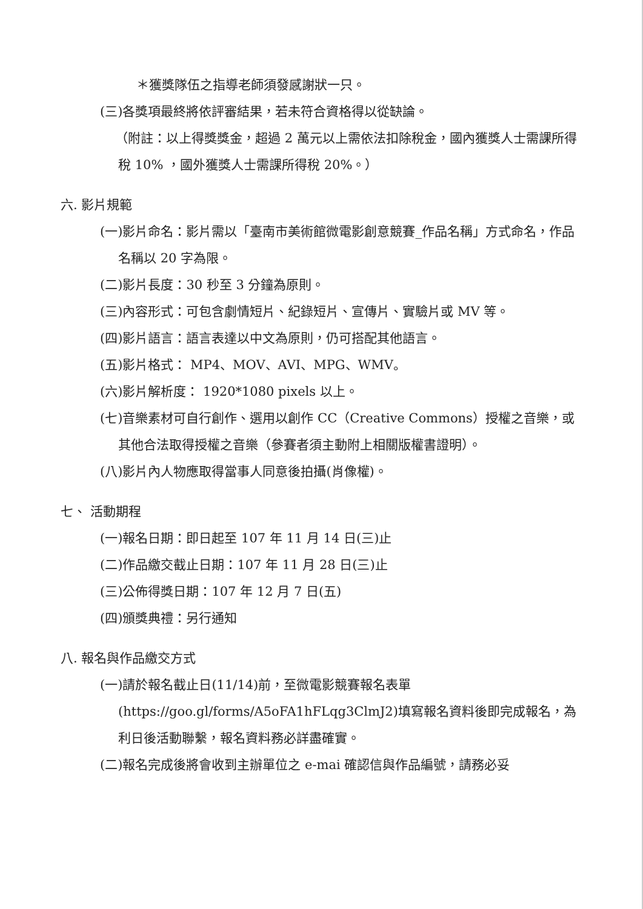＊獲獎隊伍之指導老師須發感謝狀一只。
(三)各獎項最終將依評審結果，若未符合資格得以從缺論。
（附註：以上得獎獎金，超過 2 萬元以上需依法扣除稅金，國內獲獎人士需課所得稅 10% ，國外獲獎人士需課所得稅 20%。）
六. 影片規範
(一)影片命名：影片需以「臺南市美術館微電影創意競賽_作品名稱」方式命名，作品名稱以 20 字為限。
(二)影片長度：30 秒至 3 分鐘為原則。
(三)內容形式：可包含劇情短片、紀錄短片、宣傳片、實驗片或 MV 等。
(四)影片語言：語言表達以中文為原則，仍可搭配其他語言。
(五)影片格式： MP4、MOV、AVI、MPG、WMV。
(六)影片解析度： 1920*1080 pixels 以上。
(七)音樂素材可自行創作、選用以創作 CC（Creative Commons）授權之音樂，或其他合法取得授權之音樂（參賽者須主動附上相關版權書證明）。
(八)影片內人物應取得當事人同意後拍攝(肖像權)。
七、 活動期程
(一)報名日期：即日起至 107 年 11 月 14 日(三)止
(二)作品繳交截止日期：107 年 11 月 28 日(三)止
(三)公佈得獎日期：107 年 12 月 7 日(五)
(四)頒獎典禮：另行通知
八. 報名與作品繳交方式
(一)請於報名截止日(11/14)前，至微電影競賽報名表單(https://goo.gl/forms/A5oFA1hFLqg3ClmJ2)填寫報名資料後即完成報名，為利日後活動聯繫，報名資料務必詳盡確實。
(二)報名完成後將會收到主辦單位之 e-mai 確認信與作品編號，請務必妥